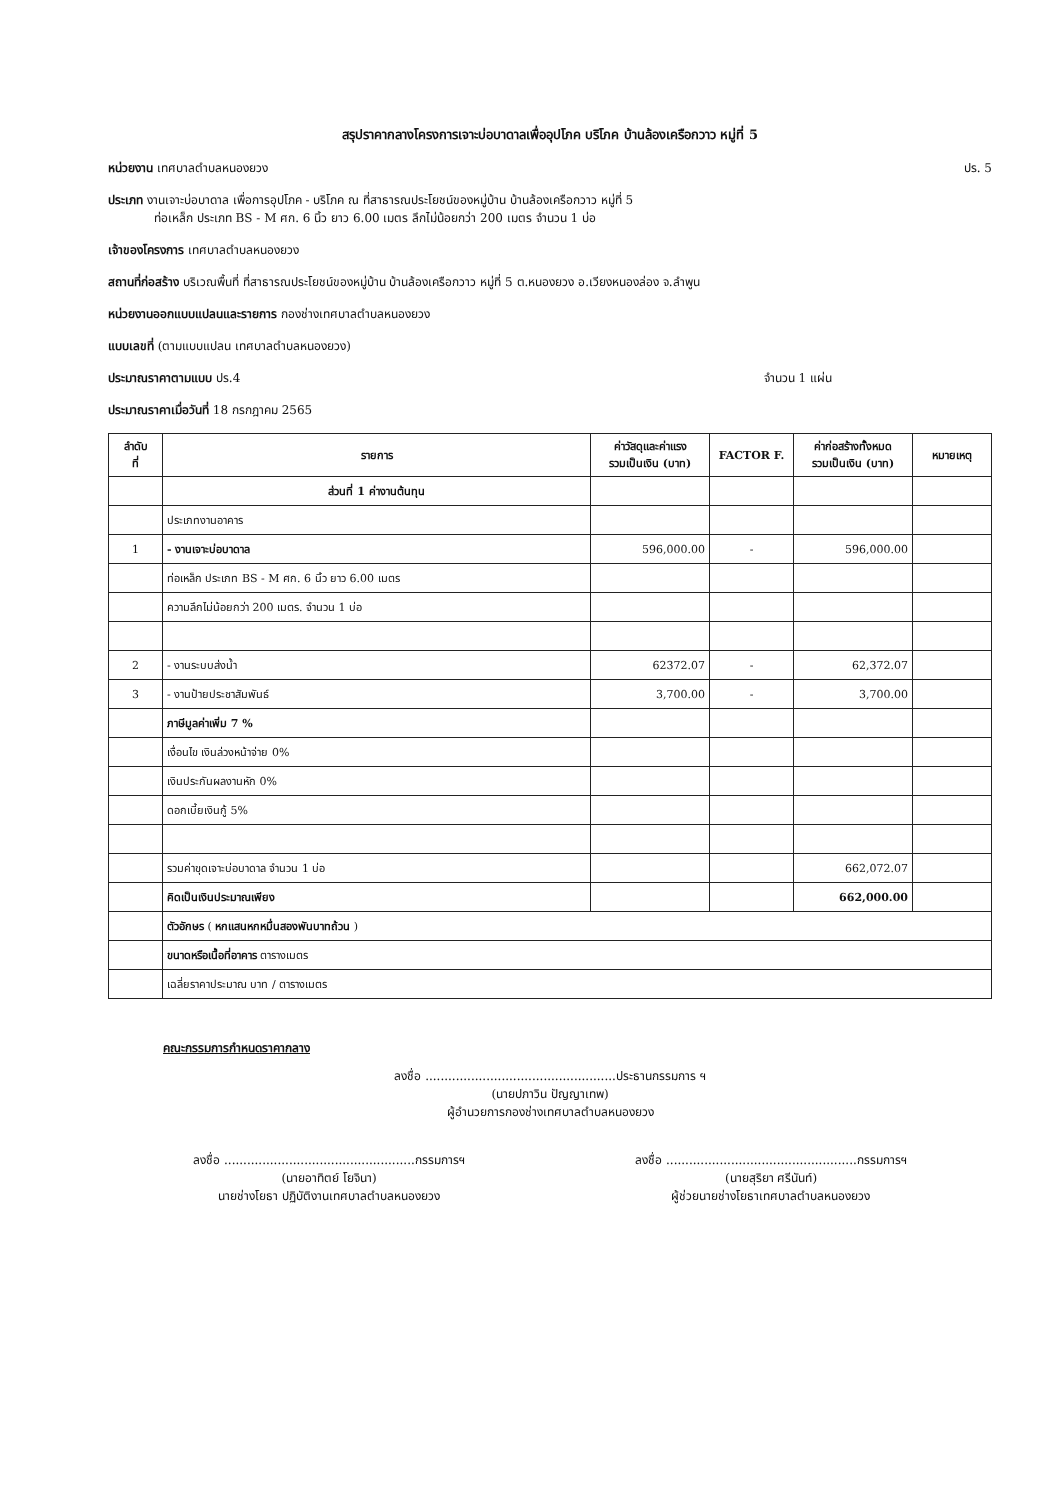สรุปราคากลางโครงการเจาะบ่อบาดาลเพื่ออุปโภค บริโภค บ้านล้องเครือกวาว หมู่ที่ 5
ปร. 5 หน่วยงาน เทศบาลตำบลหนองยวง
ประเภท งานเจาะบ่อบาดาล เพื่อการอุปโภค - บริโภค ณ ที่สาธารณประโยชน์ของหมู่บ้าน บ้านล้องเครือกวาว หมู่ที่ 5
ท่อเหล็ก ประเภท BS - M ศก. 6 นิ้ว ยาว 6.00 เมตร ลึกไม่น้อยกว่า 200 เมตร จำนวน 1 บ่อ
เจ้าของโครงการ เทศบาลตำบลหนองยวง
สถานที่ก่อสร้าง บริเวณพื้นที่ ที่สาธารณประโยชน์ของหมู่บ้าน บ้านล้องเครือกวาว หมู่ที่ 5 ต.หนองยวง อ.เวียงหนองล่อง จ.ลำพูน
หน่วยงานออกแบบแปลนและรายการ กองช่างเทศบาลตำบลหนองยวง
แบบเลขที่ (ตามแบบแปลน เทศบาลตำบลหนองยวง)
จำนวน 1 แผ่น ประมาณราคาตามแบบ ปร.4
ประมาณราคาเมื่อวันที่ 18 กรกฎาคม 2565
| ลำดับ ที่ | รายการ | ค่าวัสดุและค่าแรง รวมเป็นเงิน (บาท) | FACTOR F. | ค่าก่อสร้างทั้งหมด รวมเป็นเงิน (บาท) | หมายเหตุ |
| --- | --- | --- | --- | --- | --- |
| | ส่วนที่ 1 ค่างานต้นทุน | | | | |
| | ประเภทงานอาคาร | | | | |
| 1 | - งานเจาะบ่อบาดาล | 596,000.00 | - | 596,000.00 | |
| | ท่อเหล็ก ประเภท BS - M ศก. 6 นิ้ว ยาว 6.00 เมตร | | | | |
| | ความลึกไม่น้อยกว่า 200 เมตร. จำนวน 1 บ่อ | | | | |
| 2 | - งานระบบส่งน้ำ | 62372.07 | - | 62,372.07 | |
| 3 | - งานป้ายประชาสัมพันธ์ | 3,700.00 | - | 3,700.00 | |
| | ภาษีมูลค่าเพิ่ม 7 % | | | | |
| | เงื่อนไข เงินล่วงหน้าจ่าย 0% | | | | |
| | เงินประกันผลงานหัก 0% | | | | |
| | ดอกเบี้ยเงินกู้ 5% | | | | |
| | รวมค่าขุดเจาะบ่อบาดาล จำนวน 1 บ่อ | | | 662,072.07 | |
| | คิดเป็นเงินประมาณเพียง | | | 662,000.00 | |
| | ตัวอักษร ( หกแสนหกหมื่นสองพันบาทถ้วน ) | | | | |
| | ขนาดหรือเนื้อที่อาคาร ตารางเมตร | | | | |
| | เฉลี่ยราคาประมาณ บาท / ตารางเมตร | | | | |
คณะกรรมการกำหนดราคากลาง
ลงชื่อ ..................................................ประธานกรรมการ ฯ
(นายปภาวิน ปัญญาเทพ)
ผู้อำนวยการกองช่างเทศบาลตำบลหนองยวง
ลงชื่อ ..................................................กรรมการฯ
(นายอาทิตย์ โยจินา)
นายช่างโยธา ปฏิบัติงานเทศบาลตำบลหนองยวง
ลงชื่อ ..................................................กรรมการฯ
(นายสุริยา ศรีนันท์)
ผู้ช่วยนายช่างโยธาเทศบาลตำบลหนองยวง